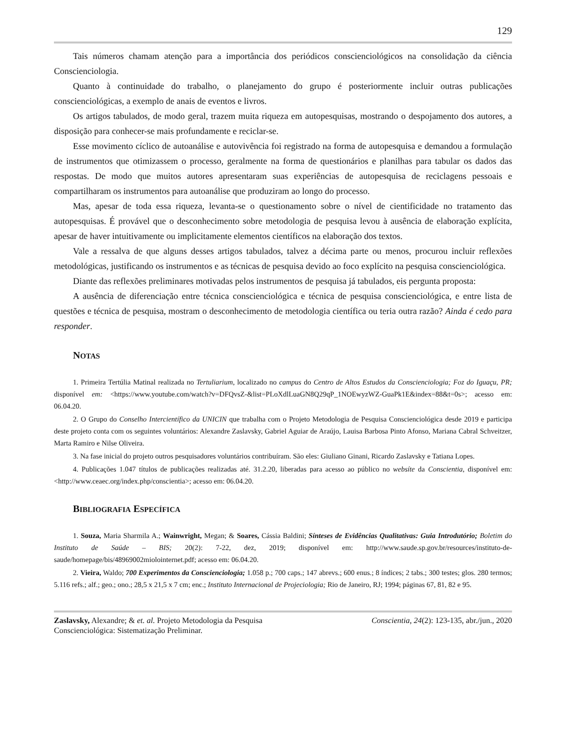129
Tais números chamam atenção para a importância dos periódicos conscienciológicos na consolidação da ciência Conscienciologia.
Quanto à continuidade do trabalho, o planejamento do grupo é posteriormente incluir outras publicações conscienciológicas, a exemplo de anais de eventos e livros.
Os artigos tabulados, de modo geral, trazem muita riqueza em autopesquisas, mostrando o despojamento dos autores, a disposição para conhecer-se mais profundamente e reciclar-se.
Esse movimento cíclico de autoanálise e autovivência foi registrado na forma de autopesquisa e demandou a formulação de instrumentos que otimizassem o processo, geralmente na forma de questionários e planilhas para tabular os dados das respostas. De modo que muitos autores apresentaram suas experiências de autopesquisa de reciclagens pessoais e compartilharam os instrumentos para autoanálise que produziram ao longo do processo.
Mas, apesar de toda essa riqueza, levanta-se o questionamento sobre o nível de cientificidade no tratamento das autopesquisas. É provável que o desconhecimento sobre metodologia de pesquisa levou à ausência de elaboração explícita, apesar de haver intuitivamente ou implicitamente elementos científicos na elaboração dos textos.
Vale a ressalva de que alguns desses artigos tabulados, talvez a décima parte ou menos, procurou incluir reflexões metodológicas, justificando os instrumentos e as técnicas de pesquisa devido ao foco explícito na pesquisa conscienciológica.
Diante das reflexões preliminares motivadas pelos instrumentos de pesquisa já tabulados, eis pergunta proposta:
A ausência de diferenciação entre técnica conscienciológica e técnica de pesquisa conscienciológica, e entre lista de questões e técnica de pesquisa, mostram o desconhecimento de metodologia científica ou teria outra razão? Ainda é cedo para responder.
NOTAS
1. Primeira Tertúlia Matinal realizada no Tertuliarium, localizado no campus do Centro de Altos Estudos da Conscienciologia; Foz do Iguaçu, PR; disponível em: <https://www.youtube.com/watch?v=DFQvsZ-&list=PLoXdlLuaGN8Q29qP_1NOEwyzWZ-GuaPk1E&index=88&t=0s>; acesso em: 06.04.20.
2. O Grupo do Conselho Intercientífico da UNICIN que trabalha com o Projeto Metodologia de Pesquisa Conscienciológica desde 2019 e participa deste projeto conta com os seguintes voluntários: Alexandre Zaslavsky, Gabriel Aguiar de Araújo, Lauisa Barbosa Pinto Afonso, Mariana Cabral Schveitzer, Marta Ramiro e Nilse Oliveira.
3. Na fase inicial do projeto outros pesquisadores voluntários contribuíram. São eles: Giuliano Ginani, Ricardo Zaslavsky e Tatiana Lopes.
4. Publicações 1.047 títulos de publicações realizadas até. 31.2.20, liberadas para acesso ao público no websíte da Conscientia, disponível em: <http://www.ceaec.org/index.php/conscientia>; acesso em: 06.04.20.
BIBLIOGRAFIA ESPECÍFICA
1. Souza, Maria Sharmila A.; Wainwright, Megan; & Soares, Cássia Baldini; Sínteses de Evidências Qualitativas: Guia Introdutório; Boletim do Instituto de Saúde – BIS; 20(2): 7-22, dez, 2019; disponível em: http://www.saude.sp.gov.br/resources/instituto-de-saude/homepage/bis/48969002miolointernet.pdf; acesso em: 06.04.20.
2. Vieira, Waldo; 700 Experimentos da Conscienciologia; 1.058 p.; 700 caps.; 147 abrevs.; 600 enus.; 8 índices; 2 tabs.; 300 testes; glos. 280 termos; 5.116 refs.; alf.; geo.; ono.; 28,5 x 21,5 x 7 cm; enc.; Instituto Internacional de Projeciologia; Rio de Janeiro, RJ; 1994; páginas 67, 81, 82 e 95.
Zaslavsky, Alexandre; & et. al. Projeto Metodologia da Pesquisa Conscienciológica: Sistematização Preliminar.
Conscientia, 24(2): 123-135, abr./jun., 2020